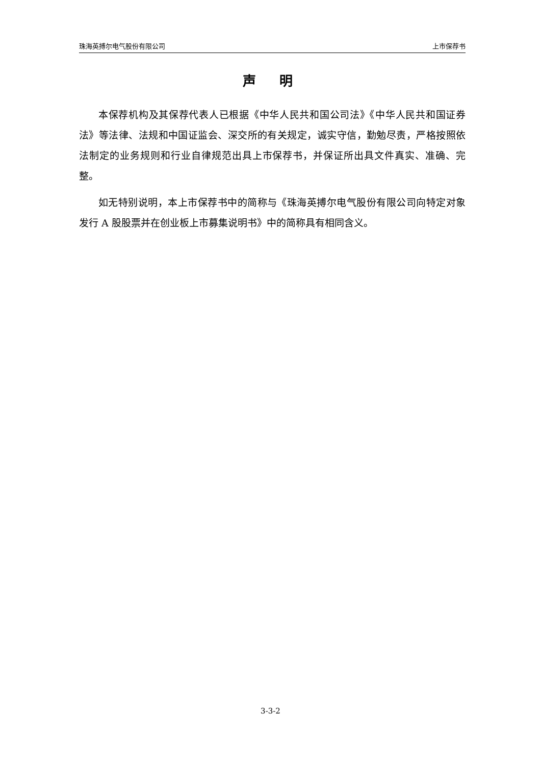珠海英搏尔电气股份有限公司 上市保荐书
声 明
本保荐机构及其保荐代表人已根据《中华人民共和国公司法》《中华人民共和国证券法》等法律、法规和中国证监会、深交所的有关规定，诚实守信，勤勉尽责，严格按照依法制定的业务规则和行业自律规范出具上市保荐书，并保证所出具文件真实、准确、完整。
如无特别说明，本上市保荐书中的简称与《珠海英搏尔电气股份有限公司向特定对象发行 A 股股票并在创业板上市募集说明书》中的简称具有相同含义。
3-3-2